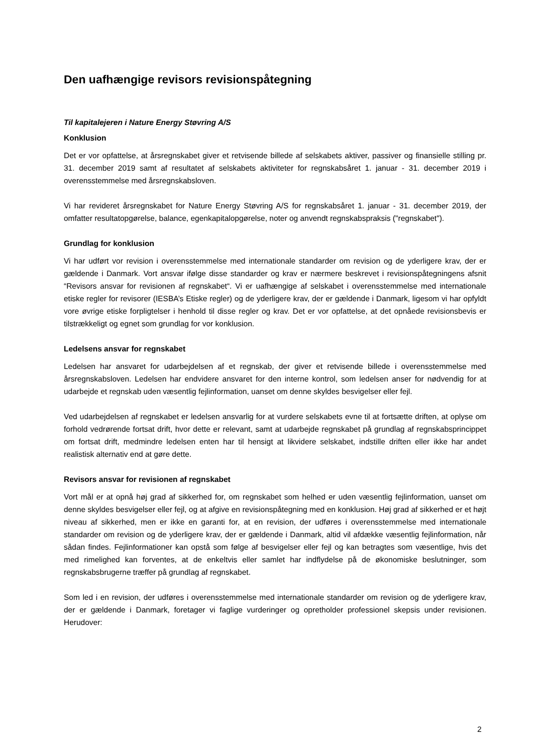Den uafhængige revisors revisionspåtegning
Til kapitalejeren i Nature Energy Støvring A/S
Konklusion
Det er vor opfattelse, at årsregnskabet giver et retvisende billede af selskabets aktiver, passiver og finansielle stilling pr. 31. december 2019 samt af resultatet af selskabets aktiviteter for regnskabsåret 1. januar - 31. december 2019 i overensstemmelse med årsregnskabsloven.
Vi har revideret årsregnskabet for Nature Energy Støvring A/S for regnskabsåret 1. januar - 31. december 2019, der omfatter resultatopgørelse, balance, egenkapitalopgørelse, noter og anvendt regnskabspraksis ("regnskabet").
Grundlag for konklusion
Vi har udført vor revision i overensstemmelse med internationale standarder om revision og de yderligere krav, der er gældende i Danmark. Vort ansvar ifølge disse standarder og krav er nærmere beskrevet i revisionspåtegningens afsnit “Revisors ansvar for revisionen af regnskabet“. Vi er uafhængige af selskabet i overensstemmelse med internationale etiske regler for revisorer (IESBA’s Etiske regler) og de yderligere krav, der er gældende i Danmark, ligesom vi har opfyldt vore øvrige etiske forpligtelser i henhold til disse regler og krav. Det er vor opfattelse, at det opnåede revisionsbevis er tilstrækkeligt og egnet som grundlag for vor konklusion.
Ledelsens ansvar for regnskabet
Ledelsen har ansvaret for udarbejdelsen af et regnskab, der giver et retvisende billede i overensstemmelse med årsregnskabsloven. Ledelsen har endvidere ansvaret for den interne kontrol, som ledelsen anser for nødvendig for at udarbejde et regnskab uden væsentlig fejlinformation, uanset om denne skyldes besvigelser eller fejl.
Ved udarbejdelsen af regnskabet er ledelsen ansvarlig for at vurdere selskabets evne til at fortsætte driften, at oplyse om forhold vedrørende fortsat drift, hvor dette er relevant, samt at udarbejde regnskabet på grundlag af regnskabsprincippet om fortsat drift, medmindre ledelsen enten har til hensigt at likvidere selskabet, indstille driften eller ikke har andet realistisk alternativ end at gøre dette.
Revisors ansvar for revisionen af regnskabet
Vort mål er at opnå høj grad af sikkerhed for, om regnskabet som helhed er uden væsentlig fejlinformation, uanset om denne skyldes besvigelser eller fejl, og at afgive en revisionspåtegning med en konklusion. Høj grad af sikkerhed er et højt niveau af sikkerhed, men er ikke en garanti for, at en revision, der udføres i overensstemmelse med internationale standarder om revision og de yderligere krav, der er gældende i Danmark, altid vil afdække væsentlig fejlinformation, når sådan findes. Fejlinformationer kan opstå som følge af besvigelser eller fejl og kan betragtes som væsentlige, hvis det med rimelighed kan forventes, at de enkeltvis eller samlet har indflydelse på de økonomiske beslutninger, som regnskabsbrugerne træffer på grundlag af regnskabet.
Som led i en revision, der udføres i overensstemmelse med internationale standarder om revision og de yderligere krav, der er gældende i Danmark, foretager vi faglige vurderinger og opretholder professionel skepsis under revisionen. Herudover:
2